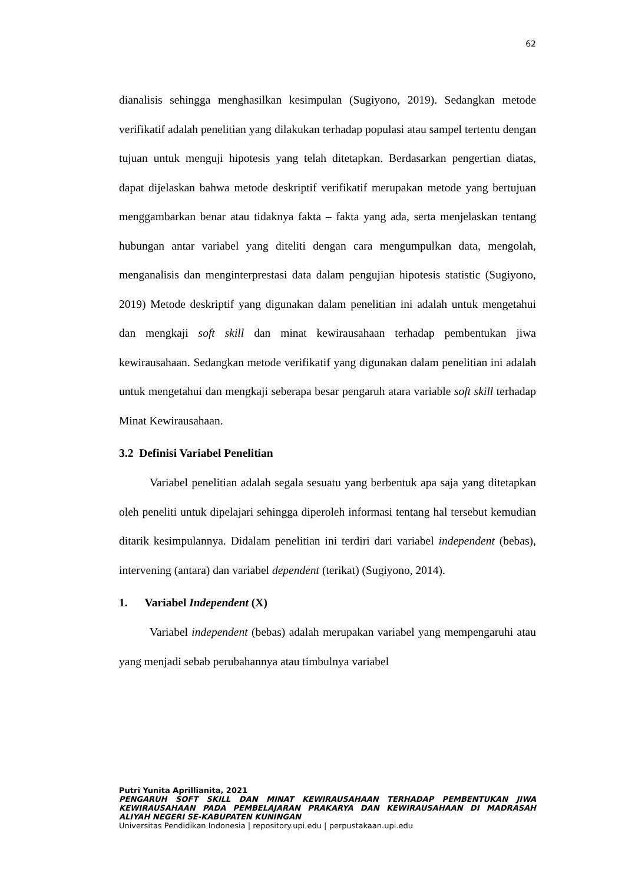62
dianalisis sehingga menghasilkan kesimpulan (Sugiyono, 2019). Sedangkan metode verifikatif adalah penelitian yang dilakukan terhadap populasi atau sampel tertentu dengan tujuan untuk menguji hipotesis yang telah ditetapkan. Berdasarkan pengertian diatas, dapat dijelaskan bahwa metode deskriptif verifikatif merupakan metode yang bertujuan menggambarkan benar atau tidaknya fakta – fakta yang ada, serta menjelaskan tentang hubungan antar variabel yang diteliti dengan cara mengumpulkan data, mengolah, menganalisis dan menginterprestasi data dalam pengujian hipotesis statistic (Sugiyono, 2019) Metode deskriptif yang digunakan dalam penelitian ini adalah untuk mengetahui dan mengkaji soft skill dan minat kewirausahaan terhadap pembentukan jiwa kewirausahaan. Sedangkan metode verifikatif yang digunakan dalam penelitian ini adalah untuk mengetahui dan mengkaji seberapa besar pengaruh atara variable soft skill terhadap Minat Kewirausahaan.
3.2 Definisi Variabel Penelitian
Variabel penelitian adalah segala sesuatu yang berbentuk apa saja yang ditetapkan oleh peneliti untuk dipelajari sehingga diperoleh informasi tentang hal tersebut kemudian ditarik kesimpulannya. Didalam penelitian ini terdiri dari variabel independent (bebas), intervening (antara) dan variabel dependent (terikat) (Sugiyono, 2014).
1. Variabel Independent (X)
Variabel independent (bebas) adalah merupakan variabel yang mempengaruhi atau yang menjadi sebab perubahannya atau timbulnya variabel
Putri Yunita Aprillianita, 2021
PENGARUH SOFT SKILL DAN MINAT KEWIRAUSAHAAN TERHADAP PEMBENTUKAN JIWA KEWIRAUSAHAAN PADA PEMBELAJARAN PRAKARYA DAN KEWIRAUSAHAAN DI MADRASAH ALIYAH NEGERI SE-KABUPATEN KUNINGAN
Universitas Pendidikan Indonesia | repository.upi.edu | perpustakaan.upi.edu